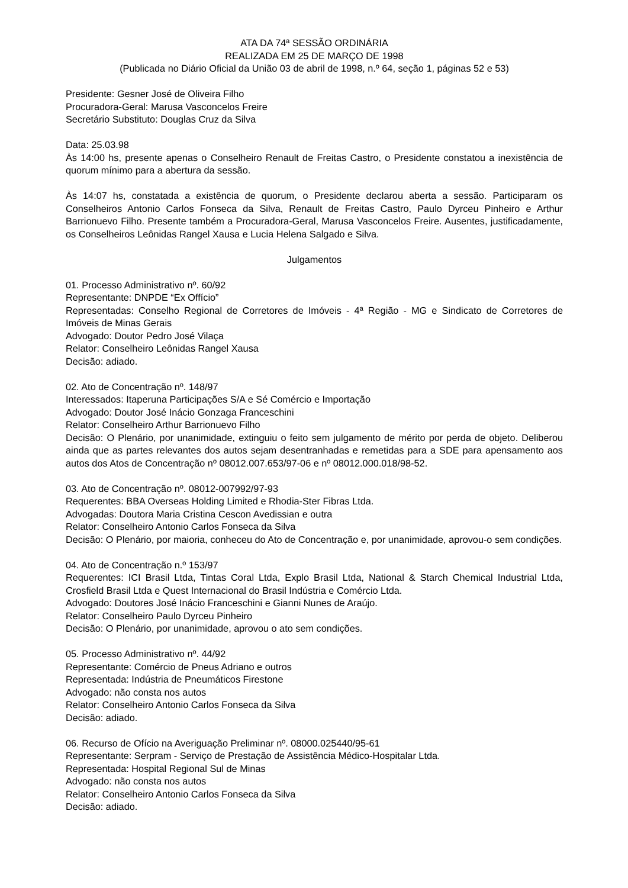ATA DA 74ª SESSÃO ORDINÁRIA
REALIZADA EM 25 DE MARÇO DE 1998
(Publicada no Diário Oficial da União 03 de abril de 1998, n.º 64, seção 1, páginas 52 e 53)
Presidente: Gesner José de Oliveira Filho
Procuradora-Geral: Marusa Vasconcelos Freire
Secretário Substituto: Douglas Cruz da Silva
Data: 25.03.98
Às 14:00 hs, presente apenas o Conselheiro Renault de Freitas Castro, o Presidente constatou a inexistência de quorum mínimo para a abertura da sessão.
Às 14:07 hs, constatada a existência de quorum, o Presidente declarou aberta a sessão. Participaram os Conselheiros Antonio Carlos Fonseca da Silva, Renault de Freitas Castro, Paulo Dyrceu Pinheiro e Arthur Barrionuevo Filho. Presente também a Procuradora-Geral, Marusa Vasconcelos Freire. Ausentes, justificadamente, os Conselheiros Leônidas Rangel Xausa e Lucia Helena Salgado e Silva.
Julgamentos
01. Processo Administrativo nº. 60/92
Representante: DNPDE “Ex Offício”
Representadas: Conselho Regional de Corretores de Imóveis - 4ª Região - MG e Sindicato de Corretores de Imóveis de Minas Gerais
Advogado: Doutor Pedro José Vilaça
Relator: Conselheiro Leônidas Rangel Xausa
Decisão: adiado.
02. Ato de Concentração nº. 148/97
Interessados: Itaperuna Participações S/A e Sé Comércio e Importação
Advogado: Doutor José Inácio Gonzaga Franceschini
Relator: Conselheiro Arthur Barrionuevo Filho
Decisão: O Plenário, por unanimidade, extinguiu o feito sem julgamento de mérito por perda de objeto. Deliberou ainda que as partes relevantes dos autos sejam desentranhadas e remetidas para a SDE para apensamento aos autos dos Atos de Concentração nº 08012.007.653/97-06 e nº 08012.000.018/98-52.
03. Ato de Concentração nº. 08012-007992/97-93
Requerentes: BBA Overseas Holding Limited e Rhodia-Ster Fibras Ltda.
Advogadas: Doutora Maria Cristina Cescon Avedissian e outra
Relator: Conselheiro Antonio Carlos Fonseca da Silva
Decisão: O Plenário, por maioria, conheceu do Ato de Concentração e, por unanimidade, aprovou-o sem condições.
04. Ato de Concentração n.º 153/97
Requerentes: ICI Brasil Ltda, Tintas Coral Ltda, Explo Brasil Ltda, National & Starch Chemical Industrial Ltda, Crosfield Brasil Ltda e Quest Internacional do Brasil Indústria e Comércio Ltda.
Advogado: Doutores José Inácio Franceschini e Gianni Nunes de Araújo.
Relator: Conselheiro Paulo Dyrceu Pinheiro
Decisão: O Plenário, por unanimidade, aprovou o ato sem condições.
05. Processo Administrativo nº. 44/92
Representante: Comércio de Pneus Adriano e outros
Representada: Indústria de Pneumáticos Firestone
Advogado: não consta nos autos
Relator: Conselheiro Antonio Carlos Fonseca da Silva
Decisão: adiado.
06. Recurso de Ofício na Averiguação Preliminar nº. 08000.025440/95-61
Representante: Serpram - Serviço de Prestação de Assistência Médico-Hospitalar Ltda.
Representada: Hospital Regional Sul de Minas
Advogado: não consta nos autos
Relator: Conselheiro Antonio Carlos Fonseca da Silva
Decisão: adiado.